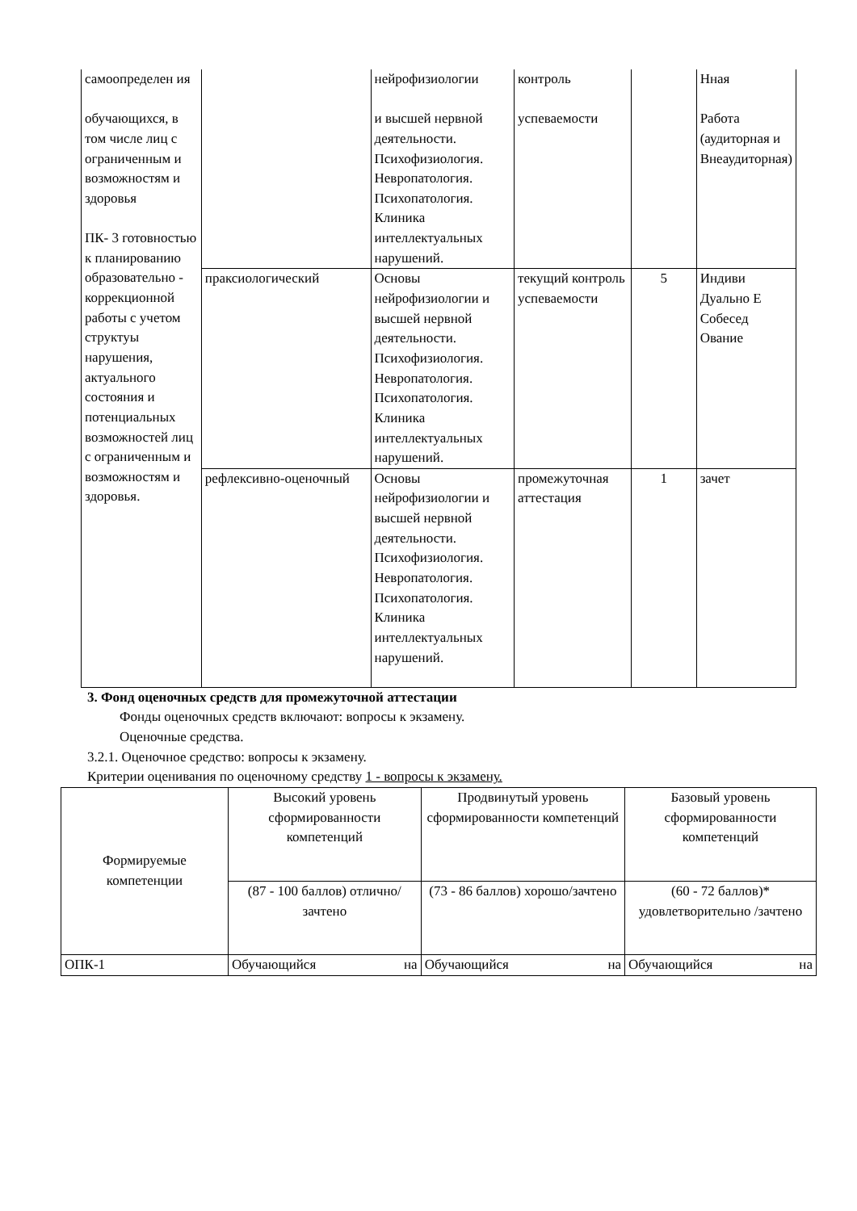| самоопределен ия обучающихся, в том числе лиц с ограниченным и возможностям и здоровья ПК- 3 готовностью к планированию образовательно - коррекционной работы с учетом структуы нарушения, актуального состояния и потенциальных возможностей лиц с ограниченным и возможностям и здоровья. | | нейрофизиологии и высшей нервной деятельности. Психофизиология. Невропатология. Психопатология. Клиника интеллектуальных нарушений. | контроль успеваемости | | Нная Работа (аудиторная и Внеаудиторная) |
| | праксиологический | Основы нейрофизиологии и высшей нервной деятельности. Психофизиология. Невропатология. Психопатология. Клиника интеллектуальных нарушений. | текущий контроль успеваемости | 5 | Индиви Дуально Е Собесед Ование |
| | рефлексивно-оценочный | Основы нейрофизиологии и высшей нервной деятельности. Психофизиология. Невропатология. Психопатология. Клиника интеллектуальных нарушений. | промежуточная аттестация | 1 | зачет |
3. Фонд оценочных средств для промежуточной аттестации
Фонды оценочных средств включают: вопросы к экзамену.
Оценочные средства.
3.2.1. Оценочное средство: вопросы к экзамену.
Критерии оценивания по оценочному средству 1 - вопросы к экзамену.
| Формируемые компетенции | Высокий уровень сформированности компетенций | Продвинутый уровень сформированности компетенций | Базовый уровень сформированности компетенций |
| --- | --- | --- | --- |
| | (87 - 100 баллов) отлично/зачтено | (73 - 86 баллов) хорошо/зачтено | (60 - 72 баллов)* удовлетворительно /зачтено |
| ОПК-1 | Обучающийся на | Обучающийся на | Обучающийся на |